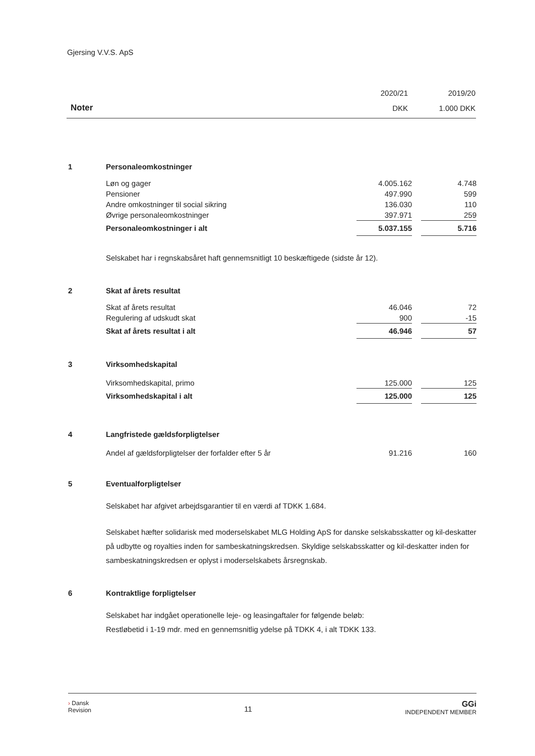Gjersing V.V.S. ApS
| | 2020/21 | | 2019/20 |
| Noter | DKK | | 1.000 DKK |
| 1 | Personaleomkostninger | | | |
| | Løn og gager | 4.005.162 | | 4.748 |
| | Pensioner | 497.990 | | 599 |
| | Andre omkostninger til social sikring | 136.030 | | 110 |
| | Øvrige personaleomkostninger | 397.971 | | 259 |
| | Personaleomkostninger i alt | 5.037.155 | | 5.716 |
Selskabet har i regnskabsåret haft gennemsnitligt 10 beskæftigede (sidste år 12).
| 2 | Skat af årets resultat | | | |
| | Skat af årets resultat | 46.046 | | 72 |
| | Regulering af udskudt skat | 900 | | -15 |
| | Skat af årets resultat i alt | 46.946 | | 57 |
| 3 | Virksomhedskapital | | | |
| | Virksomhedskapital, primo | 125.000 | | 125 |
| | Virksomhedskapital i alt | 125.000 | | 125 |
| 4 | Langfristede gældsforpligtelser | | | |
| | Andel af gældsforpligtelser der forfalder efter 5 år | 91.216 | | 160 |
| 5 | Eventualforpligtelser |
Selskabet har afgivet arbejdsgarantier til en værdi af TDKK 1.684.
Selskabet hæfter solidarisk med moderselskabet MLG Holding ApS for danske selskabsskatter og kil-deskatter på udbytte og royalties inden for sambeskatningskredsen. Skyldige selskabsskatter og kil-deskatter inden for sambeskatningskredsen er oplyst i moderselskabets årsregnskab.
| 6 | Kontraktlige forpligtelser |
Selskabet har indgået operationelle leje- og leasingaftaler for følgende beløb:
Restløbetid i 1-19 mdr. med en gennemsnitlig ydelse på TDKK 4, i alt TDKK 133.
› Dansk
Revision
11
GGi
INDEPENDENT MEMBER